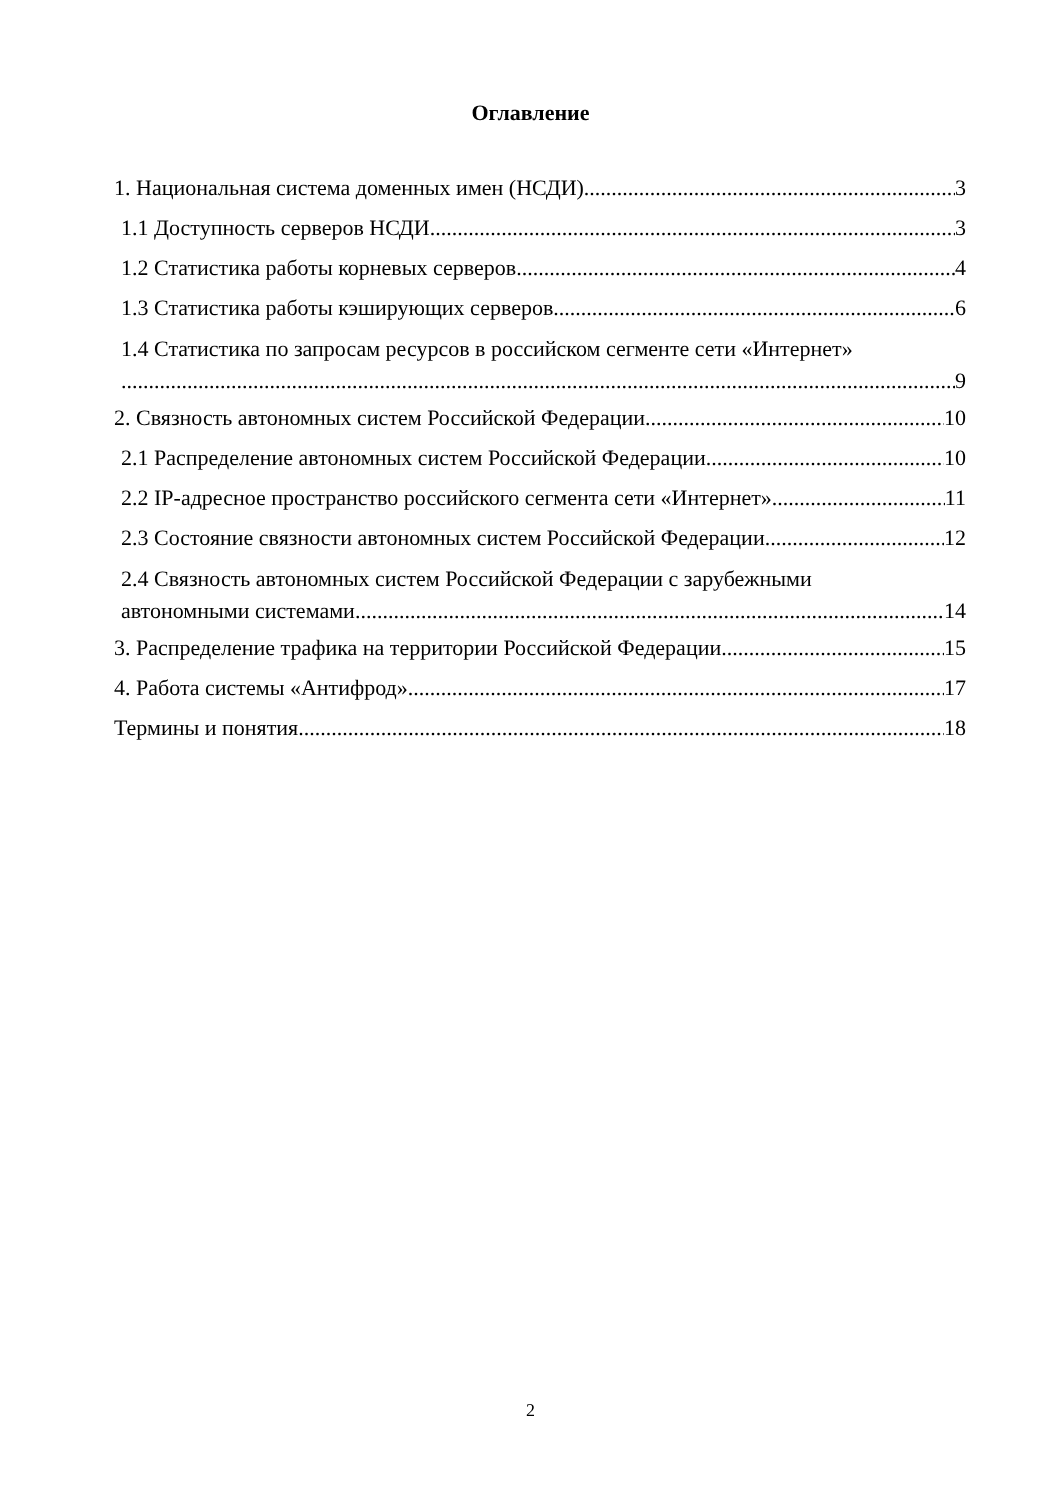Оглавление
1. Национальная система доменных имен (НСДИ) 3
1.1 Доступность серверов НСДИ 3
1.2 Статистика работы корневых серверов 4
1.3 Статистика работы кэширующих серверов 6
1.4 Статистика по запросам ресурсов в российском сегменте сети «Интернет»
9
2. Связность автономных систем Российской Федерации 10
2.1 Распределение автономных систем Российской Федерации 10
2.2 IP-адресное пространство российского сегмента сети «Интернет» 11
2.3 Состояние связности автономных систем Российской Федерации 12
2.4 Связность автономных систем Российской Федерации с зарубежными
автономными системами 14
3. Распределение трафика на территории Российской Федерации 15
4. Работа системы «Антифрод» 17
Термины и понятия 18
2